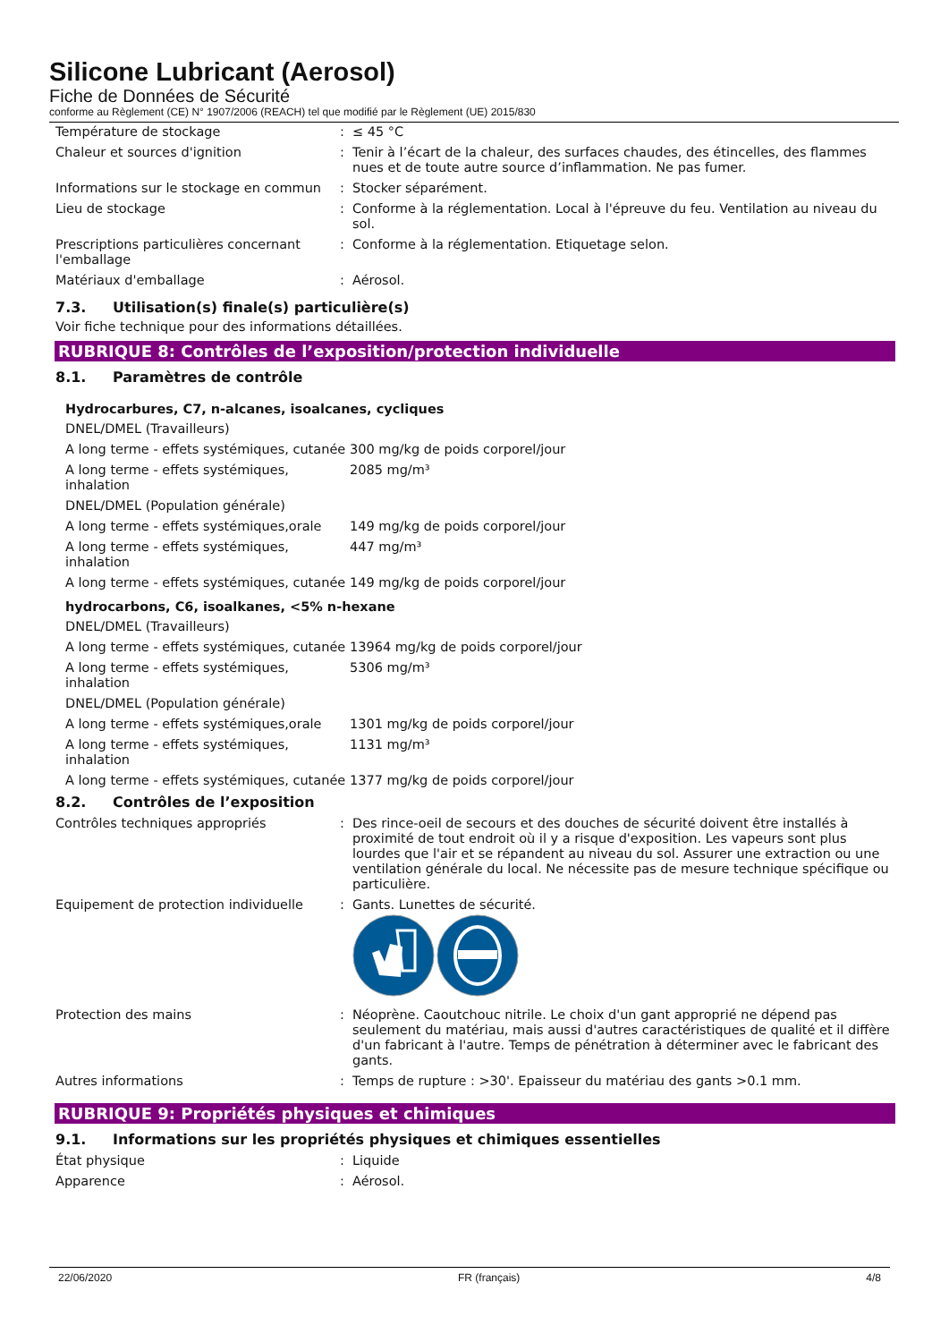Silicone Lubricant (Aerosol)
Fiche de Données de Sécurité
conforme au Règlement (CE) N° 1907/2006 (REACH) tel que modifié par le Règlement (UE) 2015/830
| Température de stockage | : | ≤ 45 °C |
| Chaleur et sources d'ignition | : | Tenir à l’écart de la chaleur, des surfaces chaudes, des étincelles, des flammes nues et de toute autre source d’inflammation. Ne pas fumer. |
| Informations sur le stockage en commun | : | Stocker séparément. |
| Lieu de stockage | : | Conforme à la réglementation. Local à l'épreuve du feu. Ventilation au niveau du sol. |
| Prescriptions particulières concernant l'emballage | : | Conforme à la réglementation. Etiquetage selon. |
| Matériaux d'emballage | : | Aérosol. |
7.3. Utilisation(s) finale(s) particulière(s)
Voir fiche technique pour des informations détaillées.
RUBRIQUE 8: Contrôles de l’exposition/protection individuelle
8.1. Paramètres de contrôle
Hydrocarbures, C7, n-alcanes, isoalcanes, cycliques
| DNEL/DMEL (Travailleurs) | |
| A long terme - effets systémiques, cutanée | 300 mg/kg de poids corporel/jour |
| A long terme - effets systémiques, inhalation | 2085 mg/m³ |
| DNEL/DMEL (Population générale) | |
| A long terme - effets systémiques,orale | 149 mg/kg de poids corporel/jour |
| A long terme - effets systémiques, inhalation | 447 mg/m³ |
| A long terme - effets systémiques, cutanée | 149 mg/kg de poids corporel/jour |
hydrocarbons, C6, isoalkanes, <5% n-hexane
| DNEL/DMEL (Travailleurs) | |
| A long terme - effets systémiques, cutanée | 13964 mg/kg de poids corporel/jour |
| A long terme - effets systémiques, inhalation | 5306 mg/m³ |
| DNEL/DMEL (Population générale) | |
| A long terme - effets systémiques,orale | 1301 mg/kg de poids corporel/jour |
| A long terme - effets systémiques, inhalation | 1131 mg/m³ |
| A long terme - effets systémiques, cutanée | 1377 mg/kg de poids corporel/jour |
8.2. Contrôles de l’exposition
| Contrôles techniques appropriés | : | Des rince-oeil de secours et des douches de sécurité doivent être installés à proximité de tout endroit où il y a risque d'exposition. Les vapeurs sont plus lourdes que l'air et se répandent au niveau du sol. Assurer une extraction ou une ventilation générale du local. Ne nécessite pas de mesure technique spécifique ou particulière. |
| Equipement de protection individuelle | : | Gants. Lunettes de sécurité. |
| Protection des mains | : | Néoprène. Caoutchouc nitrile. Le choix d'un gant approprié ne dépend pas seulement du matériau, mais aussi d'autres caractéristiques de qualité et il diffère d'un fabricant à l'autre. Temps de pénétration à déterminer avec le fabricant des gants. |
| Autres informations | : | Temps de rupture : >30'. Epaisseur du matériau des gants >0.1 mm. |
RUBRIQUE 9: Propriétés physiques et chimiques
9.1. Informations sur les propriétés physiques et chimiques essentielles
| État physique | : | Liquide |
| Apparence | : | Aérosol. |
22/06/2020 FR (français) 4/8